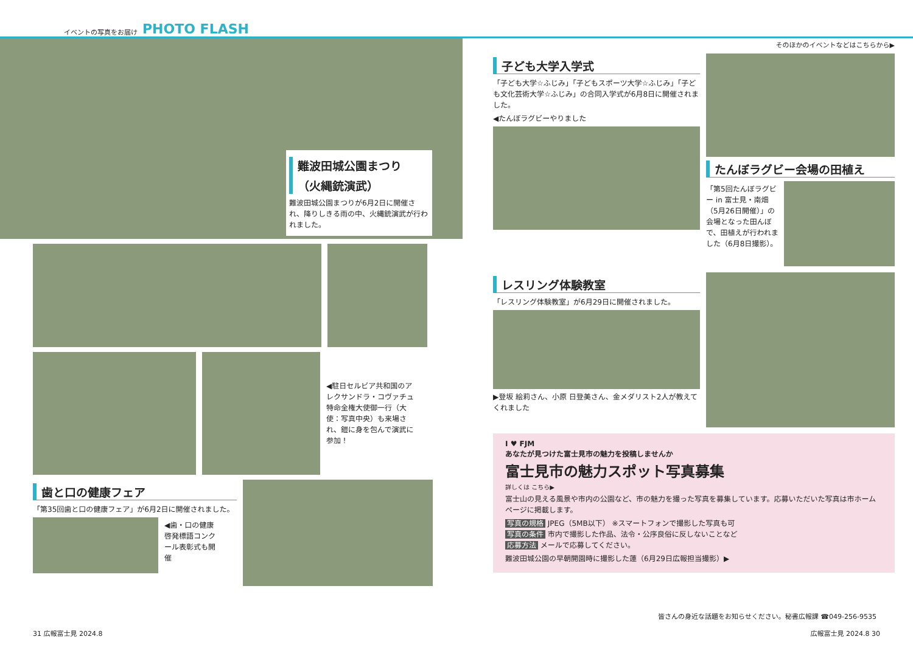イベントの写真をお届け PHOTO FLASH
難波田城公園まつり
（火縄銃演武）
難波田城公園まつりが6月2日に開催され、降りしきる雨の中、火縄銃演武が行われました。
◀駐日セルビア共和国のアレクサンドラ・コヴァチュ特命全権大使御一行（大使：写真中央）も来場され、鎧に身を包んで演武に参加！
歯と口の健康フェア
「第35回歯と口の健康フェア」が6月2日に開催されました。
◀歯・口の健康啓発標語コンクール表彰式も開催
そのほかのイベントなどはこちらから▶
子ども大学入学式
「子ども大学☆ふじみ」「子どもスポーツ大学☆ふじみ」「子ども文化芸術大学☆ふじみ」の合同入学式が6月8日に開催されました。
◀たんぼラグビーやりました
たんぼラグビー会場の田植え
「第5回たんぼラグビー in 富士見・南畑（5月26日開催）」の会場となった田んぼで、田植えが行われました（6月8日撮影）。
レスリング体験教室
「レスリング体験教室」が6月29日に開催されました。
▶登坂 絵莉さん、小原 日登美さん、金メダリスト2人が教えてくれました
I ♥ FJM
あなたが見つけた富士見市の魅力を投稿しませんか
富士見市の魅力スポット写真募集
詳しくは こちら▶
富士山の見える風景や市内の公園など、市の魅力を撮った写真を募集しています。応募いただいた写真は市ホームページに掲載します。
写真の規格 JPEG（5MB以下） ※スマートフォンで撮影した写真も可
写真の条件 市内で撮影した作品、法令・公序良俗に反しないことなど
応募方法 メールで応募してください。
難波田城公園の早朝開園時に撮影した蓮（6月29日広報担当撮影）▶
皆さんの身近な話題をお知らせください。秘書広報課 ☎049-256-9535
31 広報富士見 2024.8 広報富士見 2024.8 30